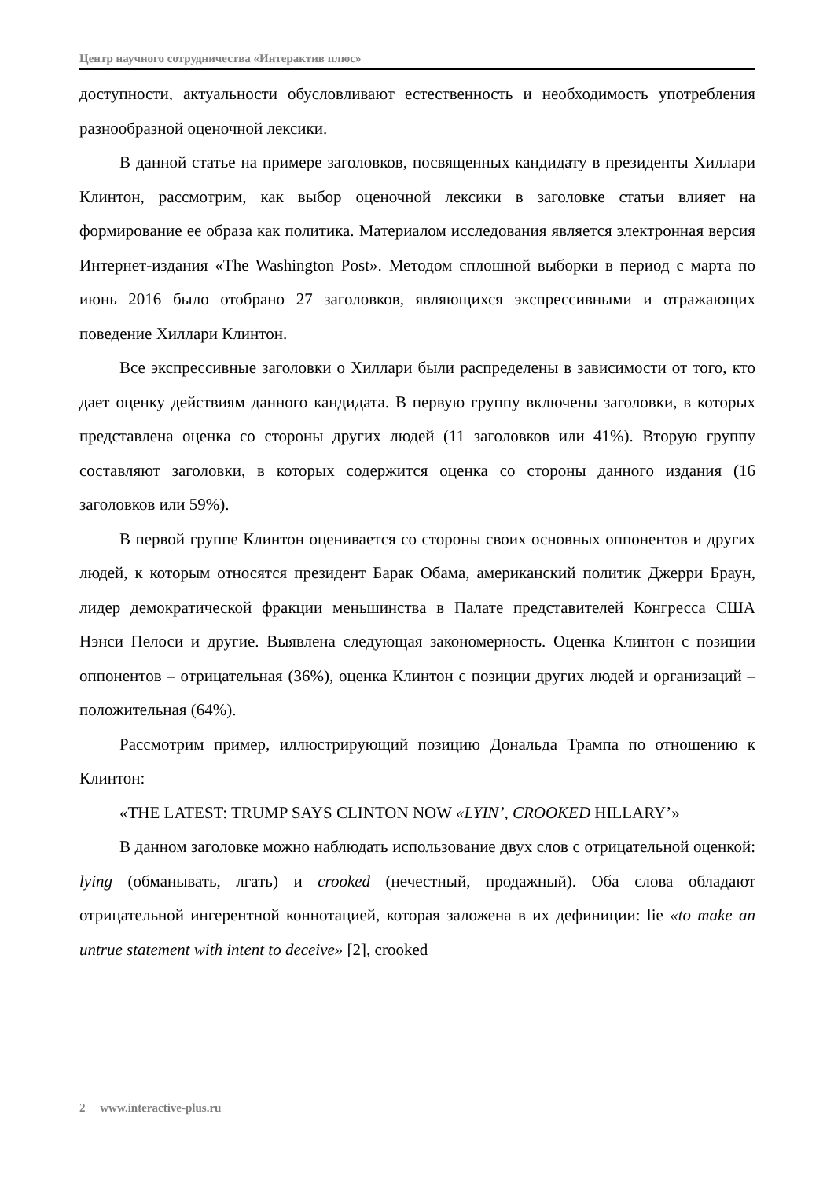Центр научного сотрудничества «Интерактив плюс»
доступности, актуальности обусловливают естественность и необходимость употребления разнообразной оценочной лексики.
В данной статье на примере заголовков, посвященных кандидату в президенты Хиллари Клинтон, рассмотрим, как выбор оценочной лексики в заголовке статьи влияет на формирование ее образа как политика. Материалом исследования является электронная версия Интернет-издания «The Washington Post». Методом сплошной выборки в период с марта по июнь 2016 было отобрано 27 заголовков, являющихся экспрессивными и отражающих поведение Хиллари Клинтон.
Все экспрессивные заголовки о Хиллари были распределены в зависимости от того, кто дает оценку действиям данного кандидата. В первую группу включены заголовки, в которых представлена оценка со стороны других людей (11 заголовков или 41%). Вторую группу составляют заголовки, в которых содержится оценка со стороны данного издания (16 заголовков или 59%).
В первой группе Клинтон оценивается со стороны своих основных оппонентов и других людей, к которым относятся президент Барак Обама, американский политик Джерри Браун, лидер демократической фракции меньшинства в Палате представителей Конгресса США Нэнси Пелоси и другие. Выявлена следующая закономерность. Оценка Клинтон с позиции оппонентов – отрицательная (36%), оценка Клинтон с позиции других людей и организаций – положительная (64%).
Рассмотрим пример, иллюстрирующий позицию Дональда Трампа по отношению к Клинтон:
«THE LATEST: TRUMP SAYS CLINTON NOW «LYIN’, CROOKED HILLARY’»
В данном заголовке можно наблюдать использование двух слов с отрицательной оценкой: lying (обманывать, лгать) и crooked (нечестный, продажный). Оба слова обладают отрицательной ингерентной коннотацией, которая заложена в их дефиниции: lie «to make an untrue statement with intent to deceive» [2], crooked
2 www.interactive-plus.ru